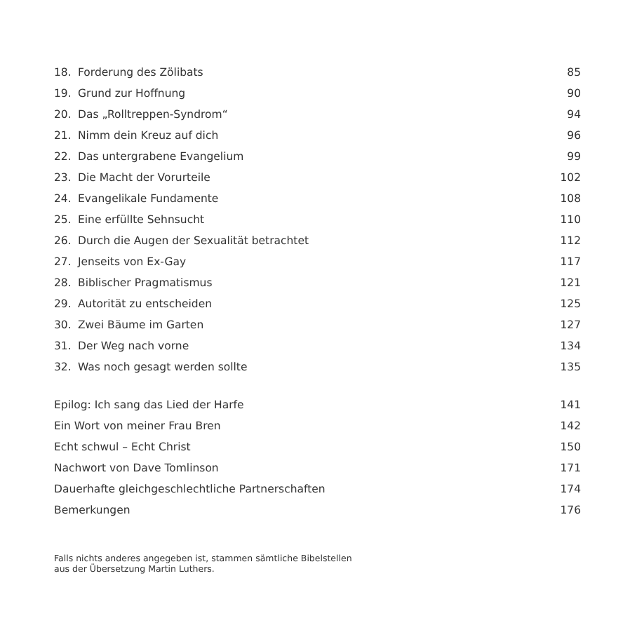| 18. | Forderung des Zölibats | 85 |
| 19. | Grund zur Hoffnung | 90 |
| 20. | Das „Rolltreppen-Syndrom“ | 94 |
| 21. | Nimm dein Kreuz auf dich | 96 |
| 22. | Das untergrabene Evangelium | 99 |
| 23. | Die Macht der Vorurteile | 102 |
| 24. | Evangelikale Fundamente | 108 |
| 25. | Eine erfüllte Sehnsucht | 110 |
| 26. | Durch die Augen der Sexualität betrachtet | 112 |
| 27. | Jenseits von Ex-Gay | 117 |
| 28. | Biblischer Pragmatismus | 121 |
| 29. | Autorität zu entscheiden | 125 |
| 30. | Zwei Bäume im Garten | 127 |
| 31. | Der Weg nach vorne | 134 |
| 32. | Was noch gesagt werden sollte | 135 |
| Epilog: Ich sang das Lied der Harfe | | 141 |
| Ein Wort von meiner Frau Bren | | 142 |
| Echt schwul – Echt Christ | | 150 |
| Nachwort von Dave Tomlinson | | 171 |
| Dauerhafte gleichgeschlechtliche Partnerschaften | | 174 |
| Bemerkungen | | 176 |
Falls nichts anderes angegeben ist, stammen sämtliche Bibelstellen
aus der Übersetzung Martin Luthers.